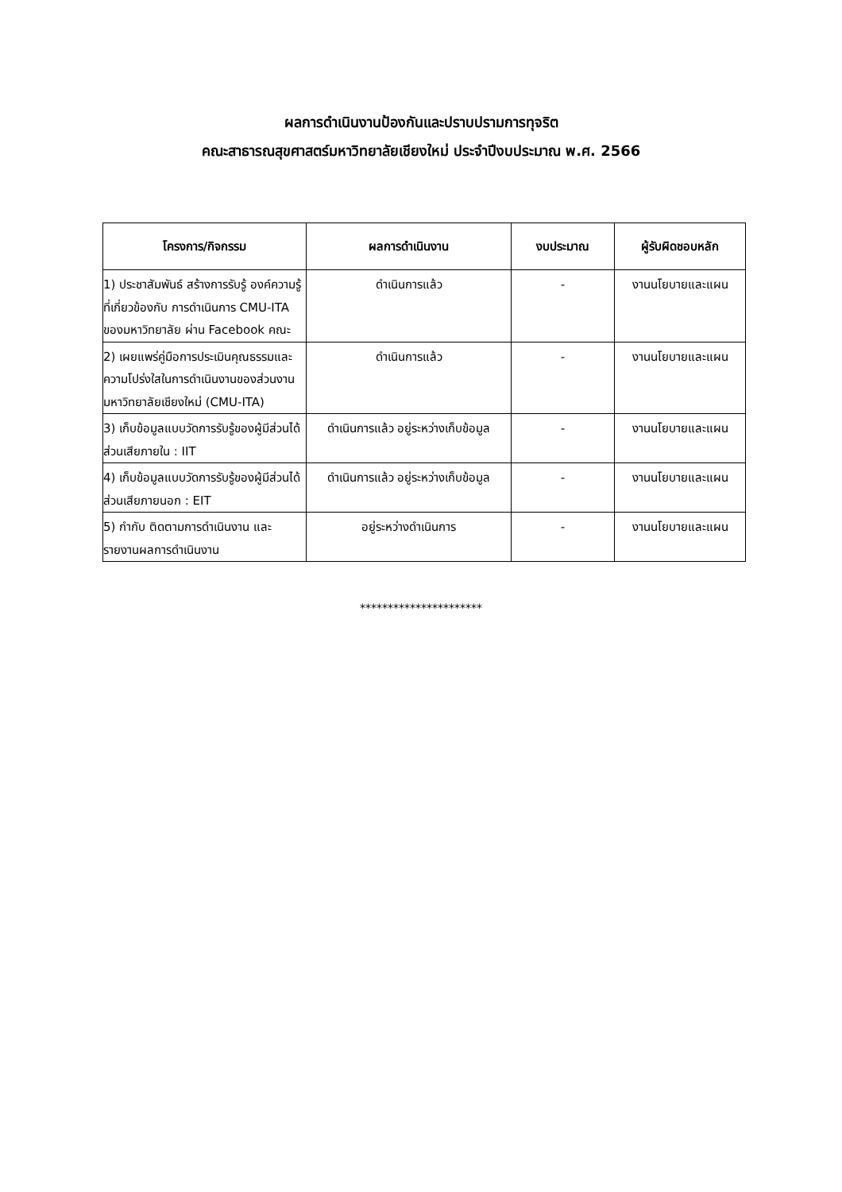ผลการดำเนินงานป้องกันและปราบปรามการทุจริต
คณะสาธารณสุขศาสตร์มหาวิทยาลัยเชียงใหม่ ประจำปีงบประมาณ พ.ศ. 2566
| โครงการ/กิจกรรม | ผลการดำเนินงาน | งบประมาณ | ผู้รับผิดชอบหลัก |
| --- | --- | --- | --- |
| 1) ประชาสัมพันธ์ สร้างการรับรู้ องค์ความรู้ที่เกี่ยวข้องกับ การดำเนินการ CMU-ITA ของมหาวิทยาลัย ผ่าน Facebook คณะ | ดำเนินการแล้ว | - | งานนโยบายและแผน |
| 2) เผยแพร่คู่มือการประเมินคุณธรรมและความโปร่งใสในการดำเนินงานของส่วนงานมหาวิทยาลัยเชียงใหม่ (CMU-ITA) | ดำเนินการแล้ว | - | งานนโยบายและแผน |
| 3) เก็บข้อมูลแบบวัดการรับรู้ของผู้มีส่วนได้ส่วนเสียภายใน : IIT | ดำเนินการแล้ว อยู่ระหว่างเก็บข้อมูล | - | งานนโยบายและแผน |
| 4) เก็บข้อมูลแบบวัดการรับรู้ของผู้มีส่วนได้ส่วนเสียภายนอก : EIT | ดำเนินการแล้ว อยู่ระหว่างเก็บข้อมูล | - | งานนโยบายและแผน |
| 5) กำกับ ติดตามการดำเนินงาน และรายงานผลการดำเนินงาน | อยู่ระหว่างดำเนินการ | - | งานนโยบายและแผน |
**********************